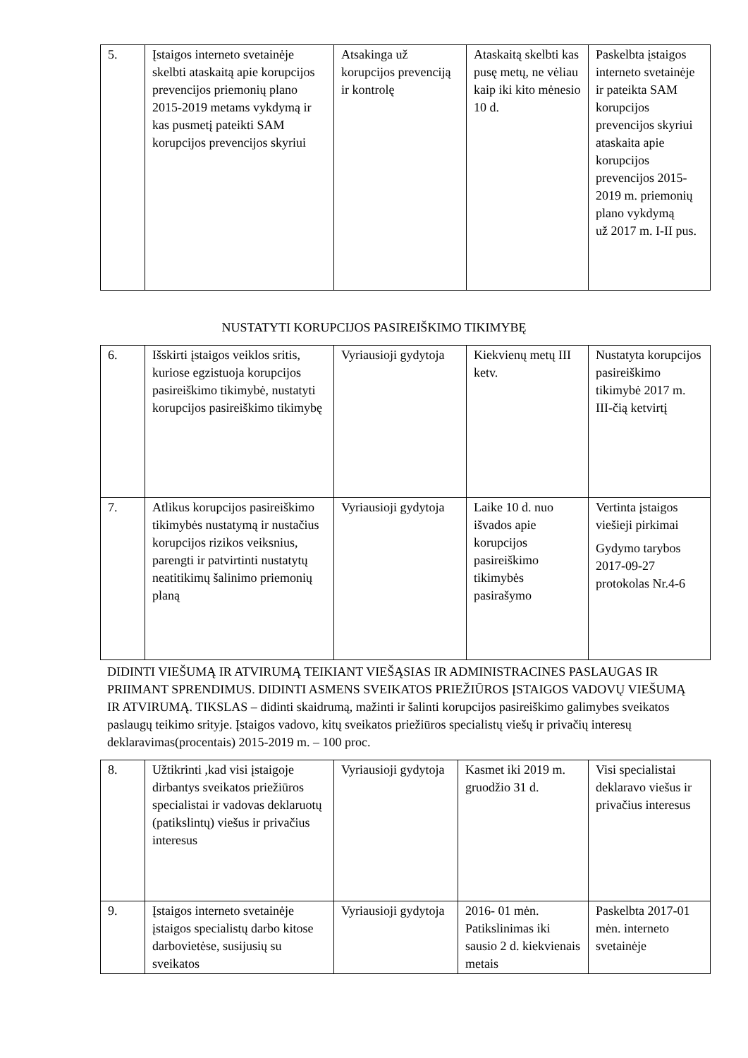| 5. | Įstaigos interneto svetainėje skelbti ataskaitą apie korupcijos prevencijos priemonių plano 2015-2019 metams vykdymą ir kas pusmetį pateikti SAM korupcijos prevencijos skyriui | Atsakinga už korupcijos prevenciją ir kontrolę | Ataskaitą skelbti kas pusę metų, ne vėliau kaip iki kito mėnesio 10 d. | Paskelbta įstaigos interneto svetainėje ir pateikta SAM korupcijos prevencijos skyriui ataskaita apie korupcijos prevencijos 2015-2019 m. priemonių plano vykdymą už 2017 m. I-II pus. |
NUSTATYTI KORUPCIJOS PASIREIŠKIMO TIKIMYBĘ
| 6. | Išskirti įstaigos veiklos sritis, kuriose egzistuoja korupcijos pasireiškimo tikimybė, nustatyti korupcijos pasireiškimo tikimybę | Vyriausioji gydytoja | Kiekvienų metų III ketv. | Nustatyta korupcijos pasireiškimo tikimybė 2017 m. III-čią ketvirtį |
| 7. | Atlikus korupcijos pasireiškimo tikimybės nustatymą ir nustačius korupcijos rizikos veiksnius, parengti ir patvirtinti nustatytų neatitikimų šalinimo priemonių planą | Vyriausioji gydytoja | Laike 10 d. nuo išvados apie korupcijos pasireiškimo tikimybės pasirašymo | Vertinta įstaigos viešieji pirkimai Gydymo tarybos 2017-09-27 protokolas Nr.4-6 |
DIDINTI VIEŠUMĄ IR ATVIRUMĄ TEIKIANT VIEŠĄSIAS IR ADMINISTRACINES PASLAUGAS IR PRIIMANT SPRENDIMUS. DIDINTI ASMENS SVEIKATOS PRIEŽIŪROS ĮSTAIGOS VADOVŲ VIEŠUMĄ IR ATVIRUMĄ. TIKSLAS – didinti skaidrumą, mažinti ir šalinti korupcijos pasireiškimo galimybes sveikatos paslaugų teikimo srityje. Įstaigos vadovo, kitų sveikatos priežiūros specialistų viešų ir privačių interesų deklaravimas(procentais) 2015-2019 m. – 100 proc.
| 8. | Užtikrinti ,kad visi įstaigoje dirbantys sveikatos priežiūros specialistai ir vadovas deklaruotų (patikslintų) viešus ir privačius interesus | Vyriausioji gydytoja | Kasmet iki 2019 m. gruodžio 31 d. | Visi specialistai deklaravo viešus ir privačius interesus |
| 9. | Įstaigos interneto svetainėje įstaigos specialistų darbo kitose darbovietėse, susijusių su sveikatos | Vyriausioji gydytoja | 2016- 01 mėn. Patikslinimas iki sausio 2 d. kiekvienais metais | Paskelbta 2017-01 mėn. interneto svetainėje |